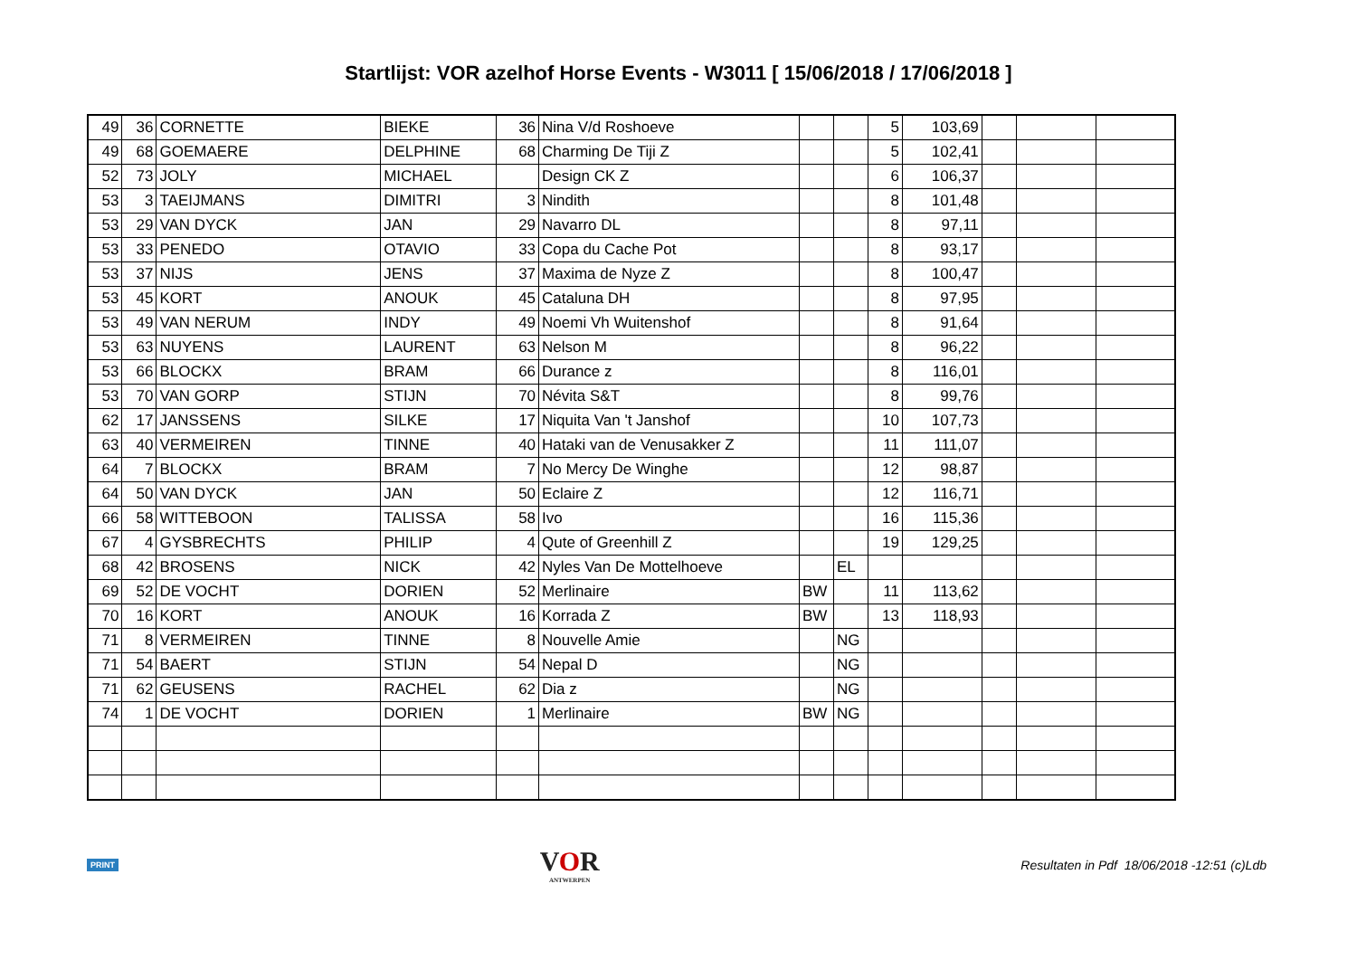Startlijst: VOR azelhof Horse Events - W3011 [ 15/06/2018 / 17/06/2018 ]
| 49 | 36 | CORNETTE | BIEKE | 36 | Nina V/d Roshoeve | | | 5 | 103,69 | | | |
| 49 | 68 | GOEMAERE | DELPHINE | 68 | Charming De Tiji Z | | | 5 | 102,41 | | | |
| 52 | 73 | JOLY | MICHAEL | | Design CK Z | | | 6 | 106,37 | | | |
| 53 | 3 | TAEIJMANS | DIMITRI | 3 | Nindith | | | 8 | 101,48 | | | |
| 53 | 29 | VAN DYCK | JAN | 29 | Navarro DL | | | 8 | 97,11 | | | |
| 53 | 33 | PENEDO | OTAVIO | 33 | Copa du Cache Pot | | | 8 | 93,17 | | | |
| 53 | 37 | NIJS | JENS | 37 | Maxima de Nyze Z | | | 8 | 100,47 | | | |
| 53 | 45 | KORT | ANOUK | 45 | Cataluna DH | | | 8 | 97,95 | | | |
| 53 | 49 | VAN NERUM | INDY | 49 | Noemi Vh Wuitenshof | | | 8 | 91,64 | | | |
| 53 | 63 | NUYENS | LAURENT | 63 | Nelson M | | | 8 | 96,22 | | | |
| 53 | 66 | BLOCKX | BRAM | 66 | Durance z | | | 8 | 116,01 | | | |
| 53 | 70 | VAN GORP | STIJN | 70 | Névita S&T | | | 8 | 99,76 | | | |
| 62 | 17 | JANSSENS | SILKE | 17 | Niquita Van 't Janshof | | | 10 | 107,73 | | | |
| 63 | 40 | VERMEIREN | TINNE | 40 | Hataki van de Venusakker Z | | | 11 | 111,07 | | | |
| 64 | 7 | BLOCKX | BRAM | 7 | No Mercy De Winghe | | | 12 | 98,87 | | | |
| 64 | 50 | VAN DYCK | JAN | 50 | Eclaire Z | | | 12 | 116,71 | | | |
| 66 | 58 | WITTEBOON | TALISSA | 58 | Ivo | | | 16 | 115,36 | | | |
| 67 | 4 | GYSBRECHTS | PHILIP | 4 | Qute of Greenhill Z | | | 19 | 129,25 | | | |
| 68 | 42 | BROSENS | NICK | 42 | Nyles Van De Mottelhoeve | | EL | | | | | |
| 69 | 52 | DE VOCHT | DORIEN | 52 | Merlinaire | BW | | 11 | 113,62 | | | |
| 70 | 16 | KORT | ANOUK | 16 | Korrada Z | BW | | 13 | 118,93 | | | |
| 71 | 8 | VERMEIREN | TINNE | 8 | Nouvelle Amie | | NG | | | | | |
| 71 | 54 | BAERT | STIJN | 54 | Nepal D | | NG | | | | | |
| 71 | 62 | GEUSENS | RACHEL | 62 | Dia z | | NG | | | | | |
| 74 | 1 | DE VOCHT | DORIEN | 1 | Merlinaire | BW | NG | | | | | |
PRINT
VOR
ANTWERPEN
Resultaten in Pdf 18/06/2018 -12:51 (c)Ldb